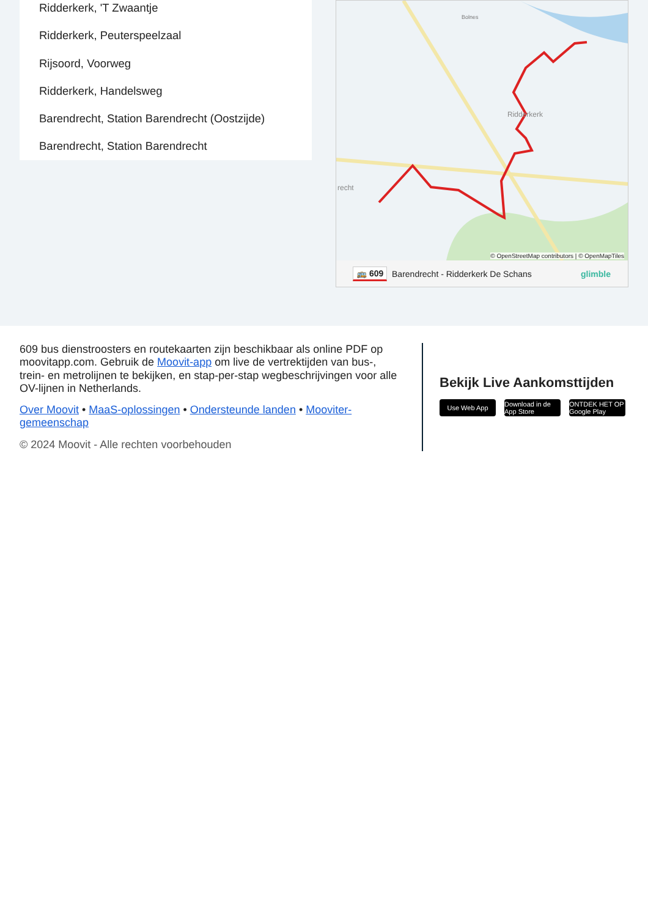Ridderkerk, 'T Zwaantje
Ridderkerk, Peuterspeelzaal
Rijsoord, Voorweg
Ridderkerk, Handelsweg
Barendrecht, Station Barendrecht (Oostzijde)
Barendrecht, Station Barendrecht
Bolnes
Ridderkerk
recht
© OpenStreetMap contributors | © OpenMapTiles
🚌 609 Barendrecht - Ridderkerk De Schans glimble
609 bus dienstroosters en routekaarten zijn beschikbaar als online PDF op moovitapp.com. Gebruik de Moovit-app om live de vertrektijden van bus-, trein- en metrolijnen te bekijken, en stap-per-stap wegbeschrijvingen voor alle OV-lijnen in Netherlands.
Over Moovit • MaaS-oplossingen • Ondersteunde landen • Mooviter-gemeenschap
© 2024 Moovit - Alle rechten voorbehouden
Bekijk Live Aankomsttijden
Use Web App Download in de App Store ONTDEK HET OP Google Play